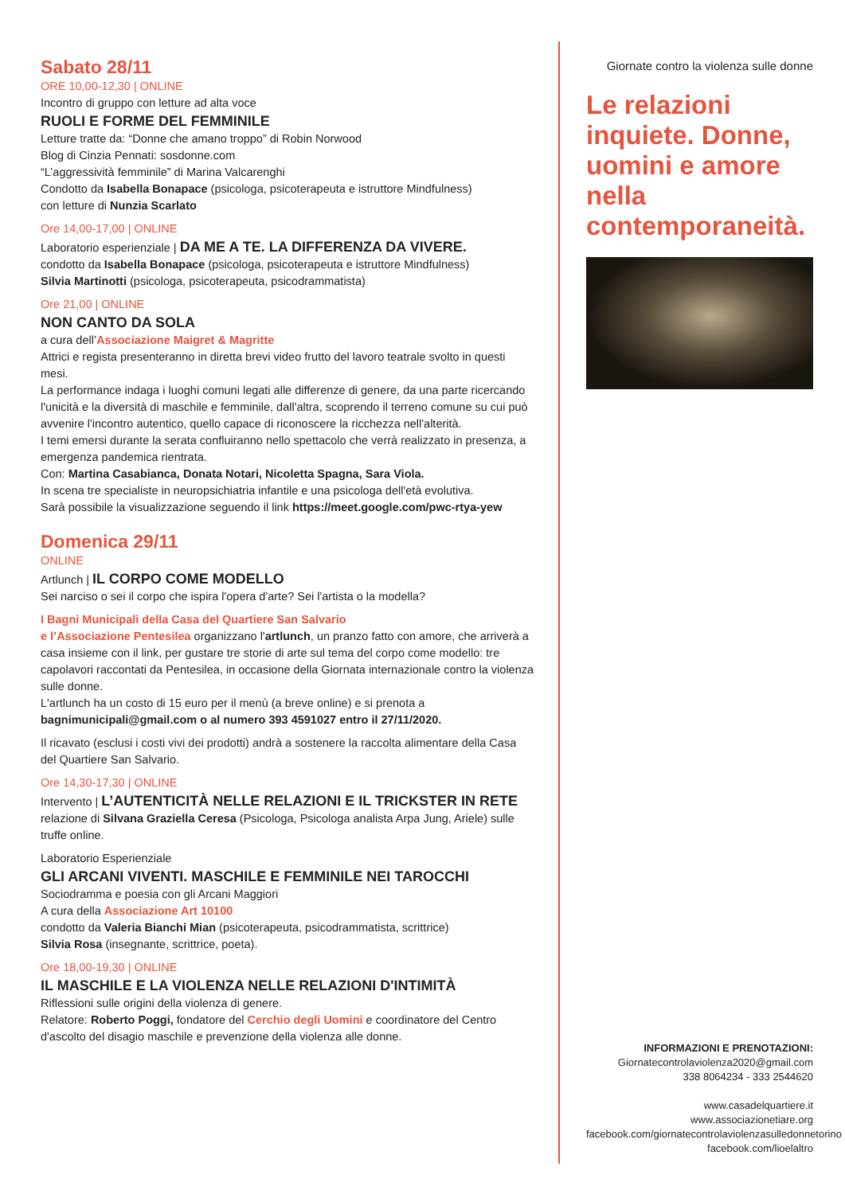Sabato 28/11
ORE 10,00-12,30 | ONLINE
Incontro di gruppo con letture ad alta voce
RUOLI E FORME DEL FEMMINILE
Letture tratte da: “Donne che amano troppo” di Robin Norwood
Blog di Cinzia Pennati: sosdonne.com
“L’aggressività femminile” di Marina Valcarenghi
Condotto da Isabella Bonapace (psicologa, psicoterapeuta e istruttore Mindfulness)
con letture di Nunzia Scarlato
Ore 14,00-17,00 | ONLINE
Laboratorio esperienziale | DA ME A TE. LA DIFFERENZA DA VIVERE.
condotto da Isabella Bonapace (psicologa, psicoterapeuta e istruttore Mindfulness)
Silvia Martinotti (psicologa, psicoterapeuta, psicodrammatista)
Ore 21,00 | ONLINE
NON CANTO DA SOLA
a cura dell’Associazione Maigret & Magritte
Attrici e regista presenteranno in diretta brevi video frutto del lavoro teatrale svolto in questi mesi.
La performance indaga i luoghi comuni legati alle differenze di genere, da una parte ricercando l'unicità e la diversità di maschile e femminile, dall'altra, scoprendo il terreno comune su cui può avvenire l'incontro autentico, quello capace di riconoscere la ricchezza nell'alterità.
I temi emersi durante la serata confluiranno nello spettacolo che verrà realizzato in presenza, a emergenza pandemica rientrata.
Con: Martina Casabianca, Donata Notari, Nicoletta Spagna, Sara Viola.
In scena tre specialiste in neuropsichiatria infantile e una psicologa dell'età evolutiva.
Sarà possibile la visualizzazione seguendo il link https://meet.google.com/pwc-rtya-yew
Domenica 29/11
ONLINE
Artlunch | IL CORPO COME MODELLO
Sei narciso o sei il corpo che ispira l'opera d'arte? Sei l'artista o la modella?
I Bagni Municipali della Casa del Quartiere San Salvario
e l’Associazione Pentesilea organizzano l'artlunch, un pranzo fatto con amore, che arriverà a casa insieme con il link, per gustare tre storie di arte sul tema del corpo come modello: tre capolavori raccontati da Pentesilea, in occasione della Giornata internazionale contro la violenza sulle donne.
L'artlunch ha un costo di 15 euro per il menù (a breve online) e si prenota a
bagnimunicipali@gmail.com o al numero 393 4591027 entro il 27/11/2020.
Il ricavato (esclusi i costi vivi dei prodotti) andrà a sostenere la raccolta alimentare della Casa del Quartiere San Salvario.
Ore 14,30-17,30 | ONLINE
Intervento | L’AUTENTICITÀ NELLE RELAZIONI E IL TRICKSTER IN RETE
relazione di Silvana Graziella Ceresa (Psicologa, Psicologa analista Arpa Jung, Ariele) sulle truffe online.
Laboratorio Esperienziale
GLI ARCANI VIVENTI. MASCHILE E FEMMINILE NEI TAROCCHI
Sociodramma e poesia con gli Arcani Maggiori
A cura della Associazione Art 10100
condotto da Valeria Bianchi Mian (psicoterapeuta, psicodrammatista, scrittrice)
Silvia Rosa (insegnante, scrittrice, poeta).
Ore 18,00-19,30 | ONLINE
IL MASCHILE E LA VIOLENZA NELLE RELAZIONI D'INTIMITÀ
Riflessioni sulle origini della violenza di genere.
Relatore: Roberto Poggi, fondatore del Cerchio degli Uomini e coordinatore del Centro d'ascolto del disagio maschile e prevenzione della violenza alle donne.
Giornate contro la violenza sulle donne
Le relazioni inquiete. Donne, uomini e amore nella contemporaneità.
INFORMAZIONI E PRENOTAZIONI:
Giornatecontrolaviolenza2020@gmail.com
338 8064234 - 333 2544620
www.casadelquartiere.it
www.associazionetiare.org
facebook.com/giornatecontrolaviolenzasulledonnetorino
facebook.com/lioelaltro